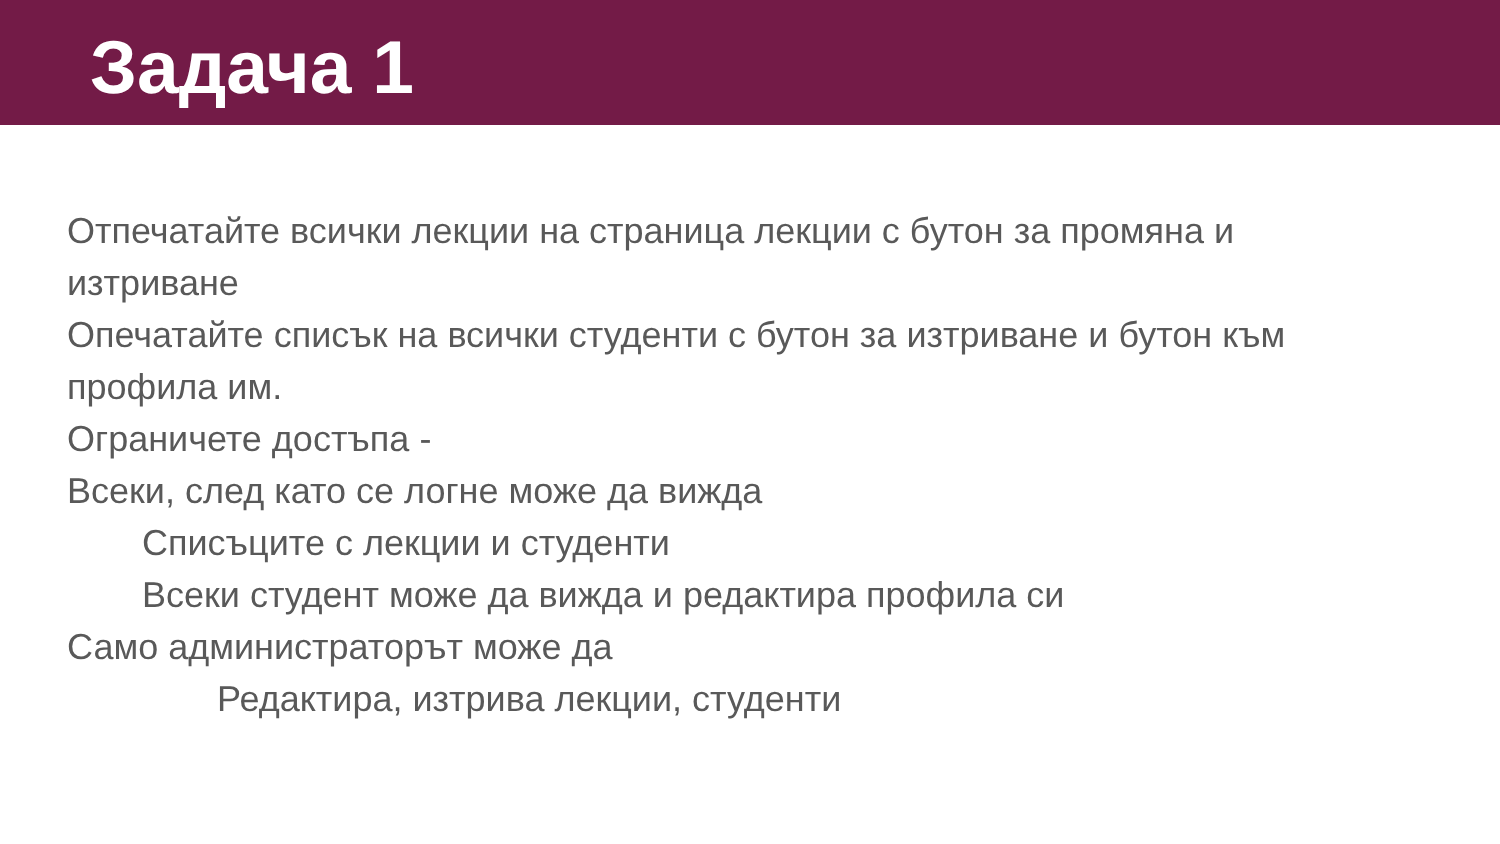Задача 1
Отпечатайте всички лекции на страница лекции с бутон за промяна и изтриване
Опечатайте списък на всички студенти с бутон за изтриване и бутон към профила им.
Ограничете достъпа -
Всеки, след като се логне може да вижда
Списъците с лекции и студенти
Всеки студент може да вижда и редактира профила си
Само администраторът може да
Редактира, изтрива лекции, студенти